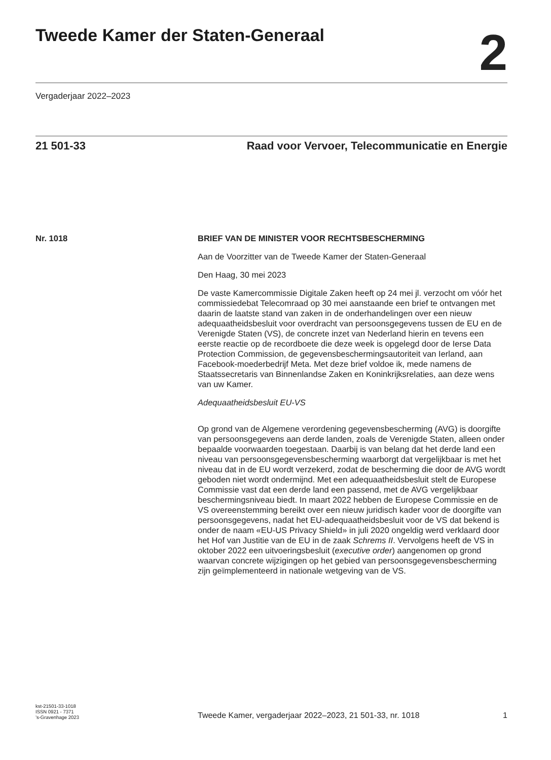Tweede Kamer der Staten-Generaal
2
Vergaderjaar 2022–2023
21 501-33 Raad voor Vervoer, Telecommunicatie en Energie
Nr. 1018 BRIEF VAN DE MINISTER VOOR RECHTSBESCHERMING
Aan de Voorzitter van de Tweede Kamer der Staten-Generaal
Den Haag, 30 mei 2023
De vaste Kamercommissie Digitale Zaken heeft op 24 mei jl. verzocht om vóór het commissiedebat Telecomraad op 30 mei aanstaande een brief te ontvangen met daarin de laatste stand van zaken in de onderhandelingen over een nieuw adequaatheidsbesluit voor overdracht van persoonsgegevens tussen de EU en de Verenigde Staten (VS), de concrete inzet van Nederland hierin en tevens een eerste reactie op de recordboete die deze week is opgelegd door de Ierse Data Protection Commission, de gegevensbeschermingsautoriteit van Ierland, aan Facebook-moederbedrijf Meta. Met deze brief voldoe ik, mede namens de Staatssecretaris van Binnenlandse Zaken en Koninkrijksrelaties, aan deze wens van uw Kamer.
Adequaatheidsbesluit EU-VS
Op grond van de Algemene verordening gegevensbescherming (AVG) is doorgifte van persoonsgegevens aan derde landen, zoals de Verenigde Staten, alleen onder bepaalde voorwaarden toegestaan. Daarbij is van belang dat het derde land een niveau van persoonsgegevensbescherming waarborgt dat vergelijkbaar is met het niveau dat in de EU wordt verzekerd, zodat de bescherming die door de AVG wordt geboden niet wordt ondermijnd. Met een adequaatheidsbesluit stelt de Europese Commissie vast dat een derde land een passend, met de AVG vergelijkbaar beschermingsniveau biedt. In maart 2022 hebben de Europese Commissie en de VS overeenstemming bereikt over een nieuw juridisch kader voor de doorgifte van persoonsgegevens, nadat het EU-adequaatheidsbesluit voor de VS dat bekend is onder de naam «EU-US Privacy Shield» in juli 2020 ongeldig werd verklaard door het Hof van Justitie van de EU in de zaak Schrems II. Vervolgens heeft de VS in oktober 2022 een uitvoeringsbesluit (executive order) aangenomen op grond waarvan concrete wijzigingen op het gebied van persoonsgegevensbescherming zijn geïmplementeerd in nationale wetgeving van de VS.
kst-21501-33-1018
ISSN 0921 - 7371
’s-Gravenhage 2023
Tweede Kamer, vergaderjaar 2022–2023, 21 501-33, nr. 1018
1